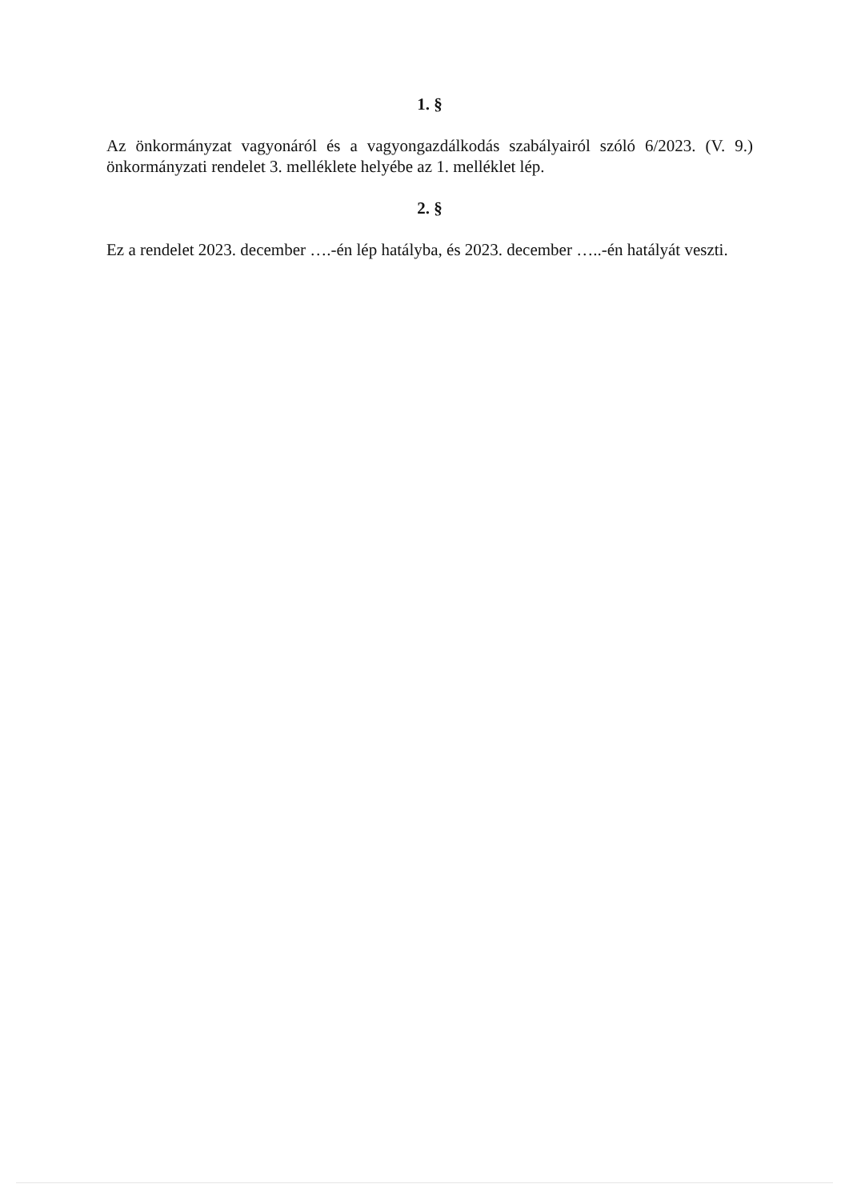1. §
Az önkormányzat vagyonáról és a vagyongazdálkodás szabályairól szóló 6/2023. (V. 9.) önkormányzati rendelet 3. melléklete helyébe az 1. melléklet lép.
2. §
Ez a rendelet 2023. december ….-én lép hatályba, és 2023. december …..-én hatályát veszti.